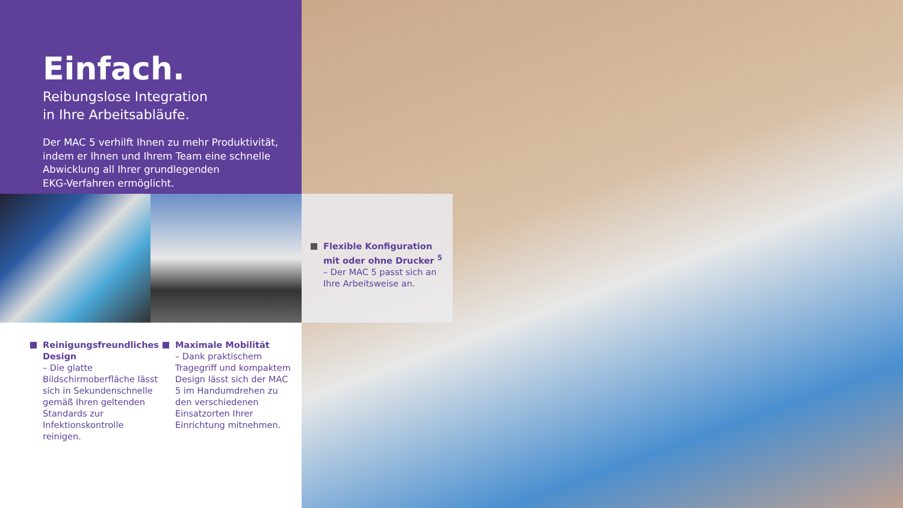Einfach.
Reibungslose Integration
in Ihre Arbeitsabläufe.
Der MAC 5 verhilft Ihnen zu mehr Produktivität,
indem er Ihnen und Ihrem Team eine schnelle
Abwicklung all Ihrer grundlegenden
EKG-Verfahren ermöglicht.
Reinigungsfreundliches Design
– Die glatte Bildschirmoberfläche lässt sich in Sekundenschnelle gemäß Ihren geltenden Standards zur Infektionskontrolle reinigen.
Maximale Mobilität
– Dank praktischem Tragegriff und kompaktem Design lässt sich der MAC 5 im Handumdrehen zu den verschiedenen Einsatzorten Ihrer Einrichtung mitnehmen.
Flexible Konfiguration mit oder ohne Drucker <sup>5</sup>
– Der MAC 5 passt sich an Ihre Arbeitsweise an.